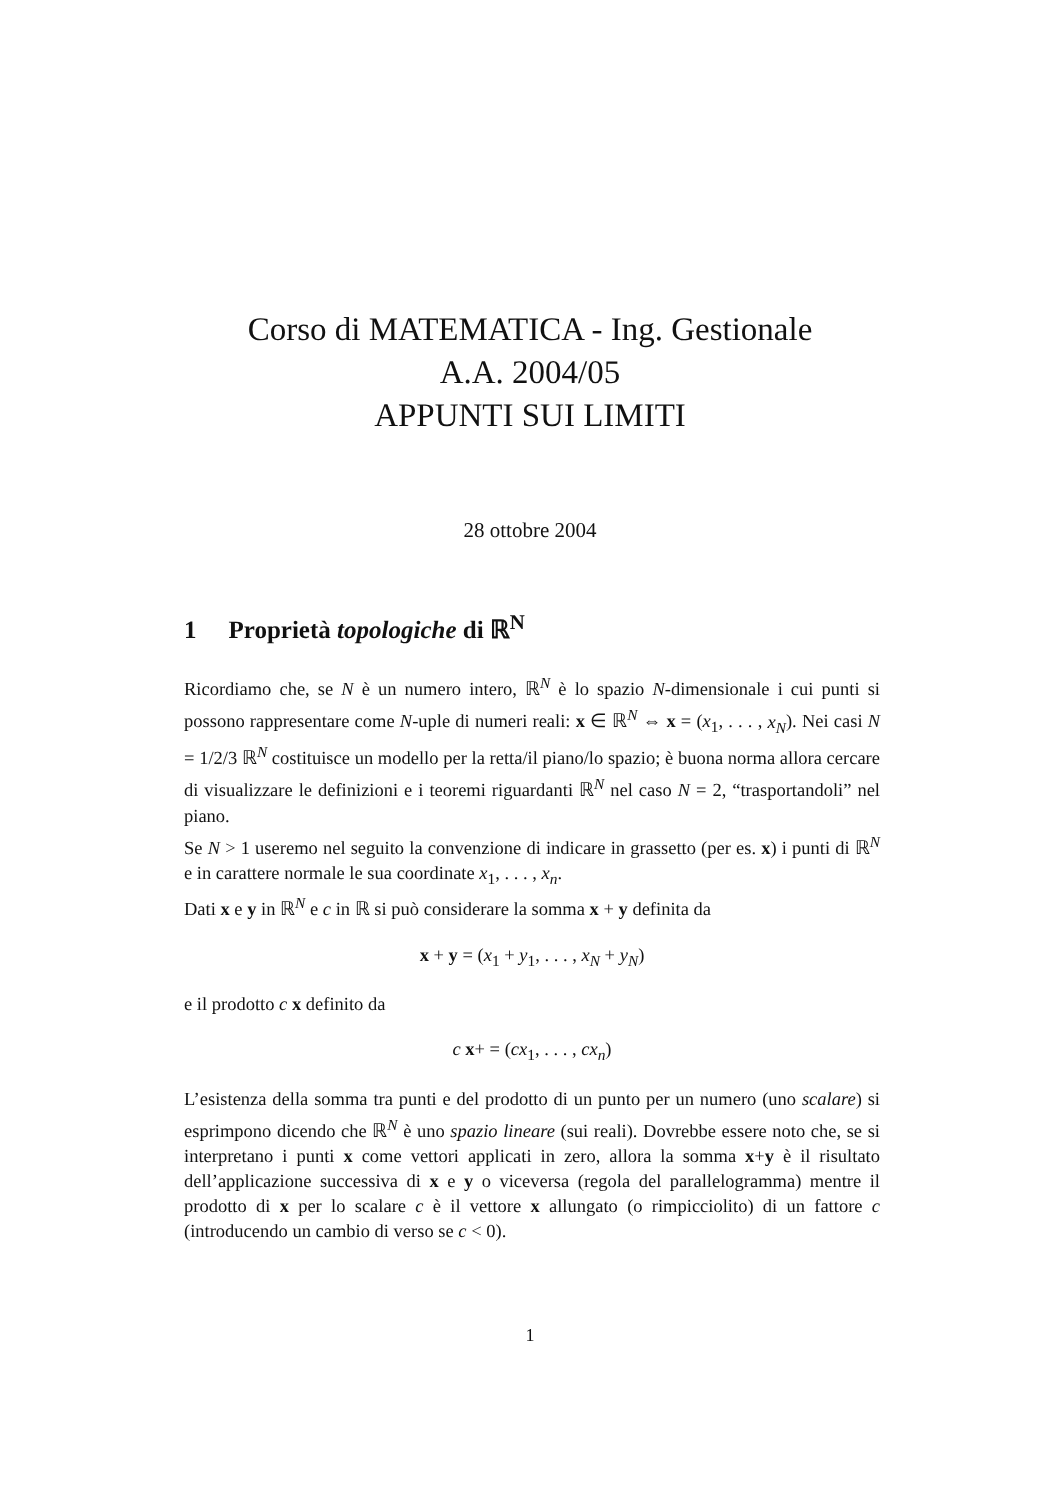Corso di MATEMATICA - Ing. Gestionale
A.A. 2004/05
APPUNTI SUI LIMITI
28 ottobre 2004
1 Proprietà topologiche di ℝ<sup>N</sup>
Ricordiamo che, se N è un numero intero, ℝ<sup>N</sup> è lo spazio N-dimensionale i cui punti si possono rappresentare come N-uple di numeri reali: x ∈ ℝ<sup>N</sup> ⇔ x = (x<sub>1</sub>, . . . , x<sub>N</sub>). Nei casi N = 1/2/3 ℝ<sup>N</sup> costituisce un modello per la retta/il piano/lo spazio; è buona norma allora cercare di visualizzare le definizioni e i teoremi riguardanti ℝ<sup>N</sup> nel caso N = 2, “trasportandoli” nel piano.
Se N > 1 useremo nel seguito la convenzione di indicare in grassetto (per es. x) i punti di ℝ<sup>N</sup> e in carattere normale le sua coordinate x<sub>1</sub>, . . . , x<sub>n</sub>.
Dati x e y in ℝ<sup>N</sup> e c in ℝ si può considerare la somma x + y definita da
x + y = (x<sub>1</sub> + y<sub>1</sub>, . . . , x<sub>N</sub> + y<sub>N</sub>)
e il prodotto c x definito da
c x+ = (cx<sub>1</sub>, . . . , cx<sub>n</sub>)
L’esistenza della somma tra punti e del prodotto di un punto per un numero (uno scalare) si esprimpono dicendo che ℝ<sup>N</sup> è uno spazio lineare (sui reali). Dovrebbe essere noto che, se si interpretano i punti x come vettori applicati in zero, allora la somma x+y è il risultato dell’applicazione successiva di x e y o viceversa (regola del parallelogramma) mentre il prodotto di x per lo scalare c è il vettore x allungato (o rimpicciolito) di un fattore c (introducendo un cambio di verso se c < 0).
1